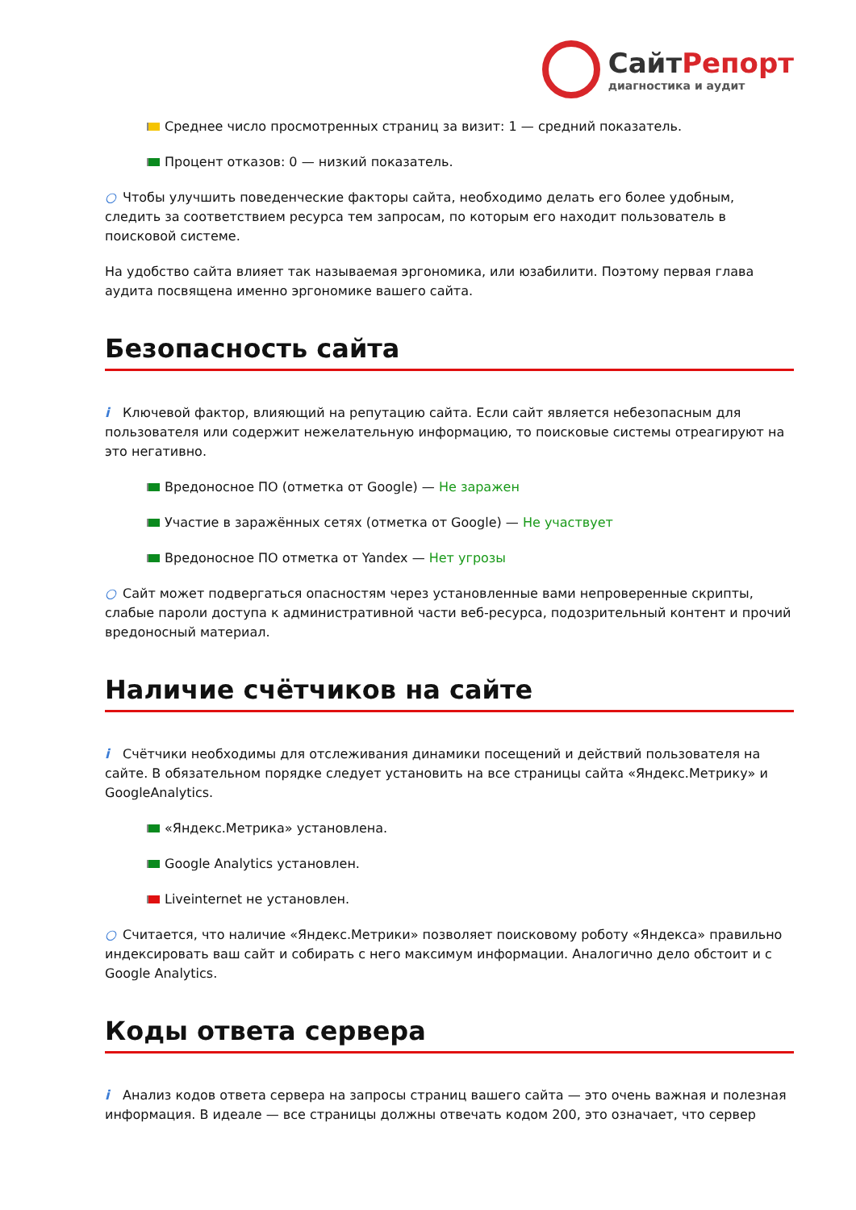СайтРепорт
диагностика и аудит
Среднее число просмотренных страниц за визит: 1 — средний показатель.
Процент отказов: 0 — низкий показатель.
○ Чтобы улучшить поведенческие факторы сайта, необходимо делать его более удобным, следить за соответствием ресурса тем запросам, по которым его находит пользователь в поисковой системе.
На удобство сайта влияет так называемая эргономика, или юзабилити. Поэтому первая глава аудита посвящена именно эргономике вашего сайта.
Безопасность сайта
i Ключевой фактор, влияющий на репутацию сайта. Если сайт является небезопасным для пользователя или содержит нежелательную информацию, то поисковые системы отреагируют на это негативно.
Вредоносное ПО (отметка от Google) — Не заражен
Участие в заражённых сетях (отметка от Google) — Не участвует
Вредоносное ПО отметка от Yandex — Нет угрозы
○ Сайт может подвергаться опасностям через установленные вами непроверенные скрипты, слабые пароли доступа к административной части веб-ресурса, подозрительный контент и прочий вредоносный материал.
Наличие счётчиков на сайте
i Счётчики необходимы для отслеживания динамики посещений и действий пользователя на сайте. В обязательном порядке следует установить на все страницы сайта «Яндекс.Метрику» и GoogleAnalytics.
«Яндекс.Метрика» установлена.
Google Analytics установлен.
Liveinternet не установлен.
○ Считается, что наличие «Яндекс.Метрики» позволяет поисковому роботу «Яндекса» правильно индексировать ваш сайт и собирать с него максимум информации. Аналогично дело обстоит и с Google Analytics.
Коды ответа сервера
i Анализ кодов ответа сервера на запросы страниц вашего сайта — это очень важная и полезная информация. В идеале — все страницы должны отвечать кодом 200, это означает, что сервер